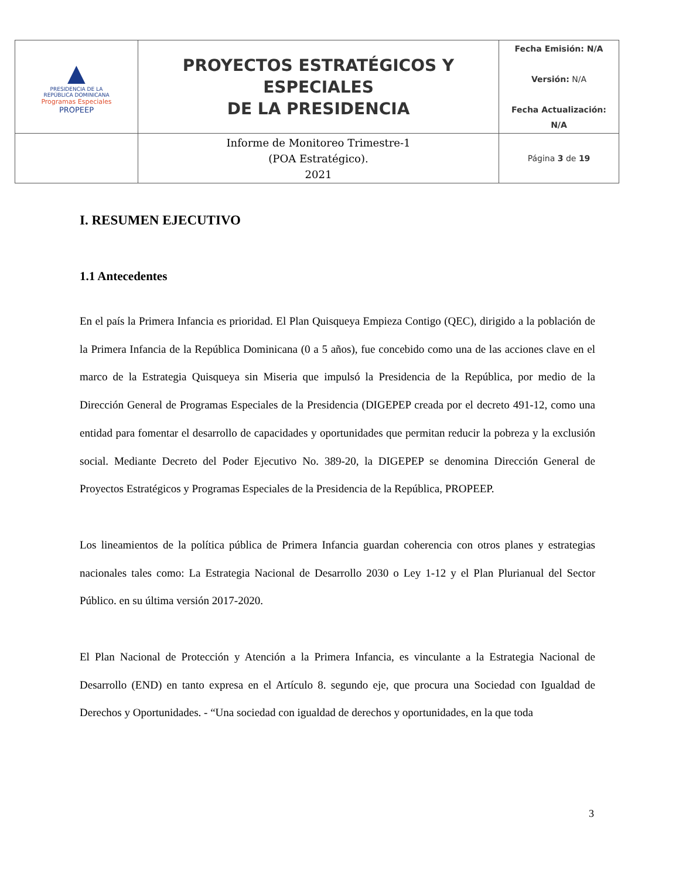| ▲ PRESIDENCIA DE LA REPÚBLICA DOMINICANA Programas Especiales PROPEEP | PROYECTOS ESTRATÉGICOS Y ESPECIALES DE LA PRESIDENCIA | Fecha Emisión: N/A Versión: N/A Fecha Actualización: N/A |
| | Informe de Monitoreo Trimestre-1 (POA Estratégico). 2021 | Página 3 de 19 |
I. RESUMEN EJECUTIVO
1.1 Antecedentes
En el país la Primera Infancia es prioridad. El Plan Quisqueya Empieza Contigo (QEC), dirigido a la población de la Primera Infancia de la República Dominicana (0 a 5 años), fue concebido como una de las acciones clave en el marco de la Estrategia Quisqueya sin Miseria que impulsó la Presidencia de la República, por medio de la Dirección General de Programas Especiales de la Presidencia (DIGEPEP creada por el decreto 491-12, como una entidad para fomentar el desarrollo de capacidades y oportunidades que permitan reducir la pobreza y la exclusión social. Mediante Decreto del Poder Ejecutivo No. 389-20, la DIGEPEP se denomina Dirección General de Proyectos Estratégicos y Programas Especiales de la Presidencia de la República, PROPEEP.
Los lineamientos de la política pública de Primera Infancia guardan coherencia con otros planes y estrategias nacionales tales como: La Estrategia Nacional de Desarrollo 2030 o Ley 1-12 y el Plan Plurianual del Sector Público. en su última versión 2017-2020.
El Plan Nacional de Protección y Atención a la Primera Infancia, es vinculante a la Estrategia Nacional de Desarrollo (END) en tanto expresa en el Artículo 8. segundo eje, que procura una Sociedad con Igualdad de Derechos y Oportunidades. - “Una sociedad con igualdad de derechos y oportunidades, en la que toda
3